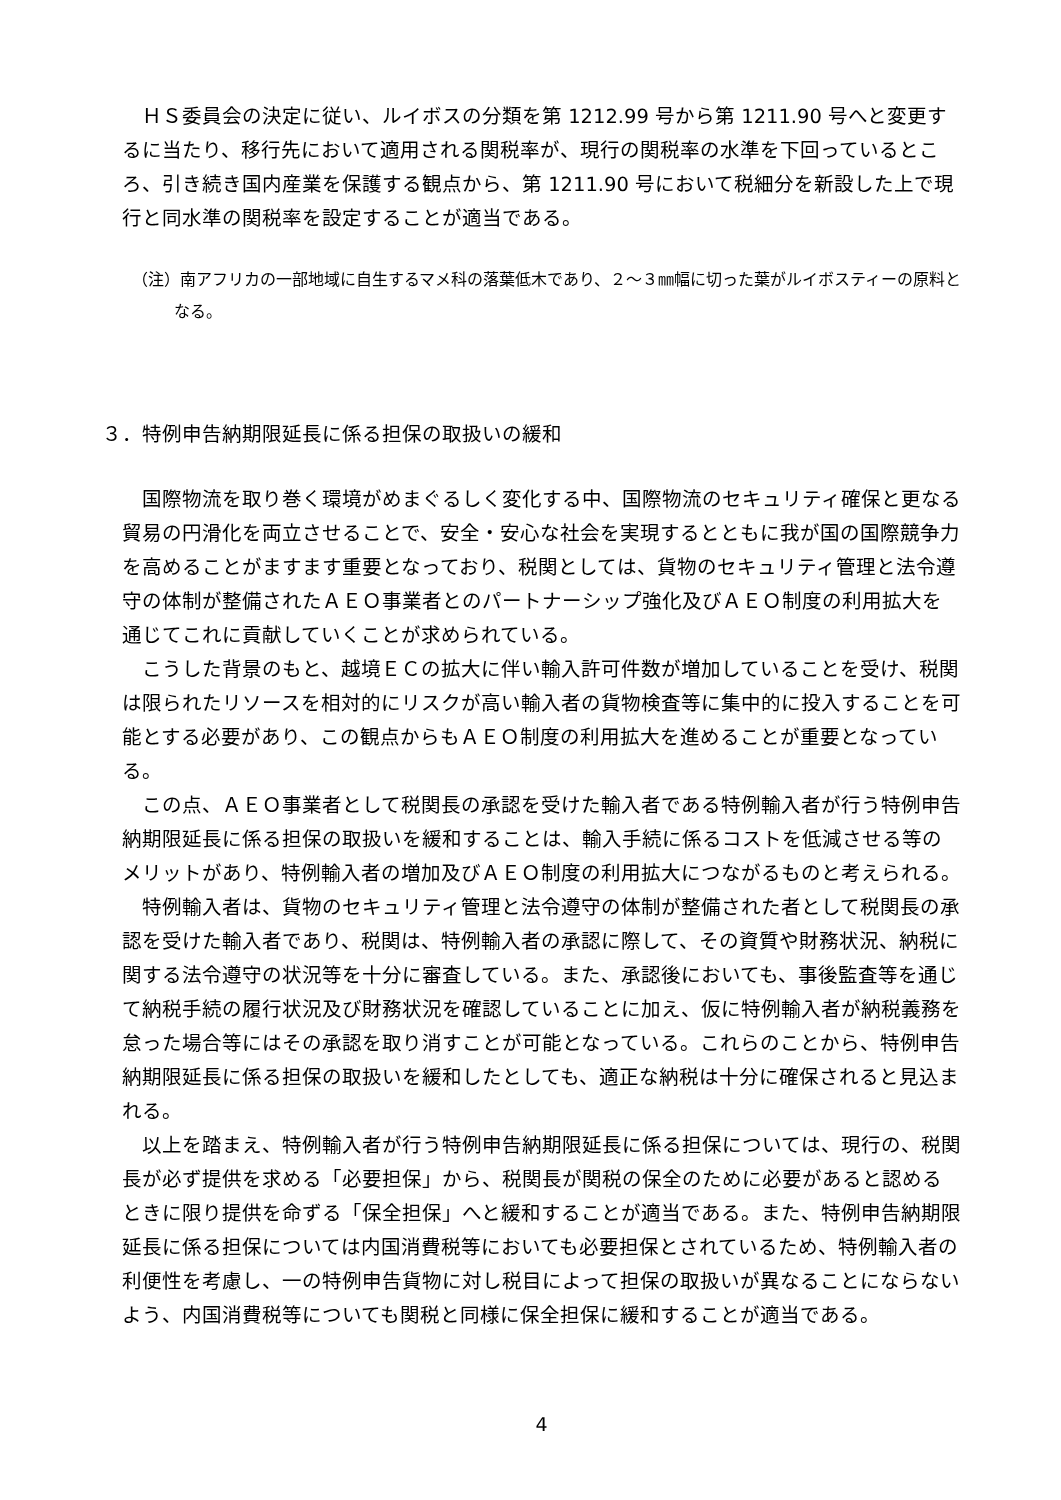ＨＳ委員会の決定に従い、ルイボスの分類を第 1212.99 号から第 1211.90 号へと変更するに当たり、移行先において適用される関税率が、現行の関税率の水準を下回っているところ、引き続き国内産業を保護する観点から、第 1211.90 号において税細分を新設した上で現行と同水準の関税率を設定することが適当である。
（注）南アフリカの一部地域に自生するマメ科の落葉低木であり、２～３㎜幅に切った葉がルイボスティーの原料となる。
３．特例申告納期限延長に係る担保の取扱いの緩和
国際物流を取り巻く環境がめまぐるしく変化する中、国際物流のセキュリティ確保と更なる貿易の円滑化を両立させることで、安全・安心な社会を実現するとともに我が国の国際競争力を高めることがますます重要となっており、税関としては、貨物のセキュリティ管理と法令遵守の体制が整備されたＡＥＯ事業者とのパートナーシップ強化及びＡＥＯ制度の利用拡大を通じてこれに貢献していくことが求められている。
こうした背景のもと、越境ＥＣの拡大に伴い輸入許可件数が増加していることを受け、税関は限られたリソースを相対的にリスクが高い輸入者の貨物検査等に集中的に投入することを可能とする必要があり、この観点からもＡＥＯ制度の利用拡大を進めることが重要となっている。
この点、ＡＥＯ事業者として税関長の承認を受けた輸入者である特例輸入者が行う特例申告納期限延長に係る担保の取扱いを緩和することは、輸入手続に係るコストを低減させる等のメリットがあり、特例輸入者の増加及びＡＥＯ制度の利用拡大につながるものと考えられる。
特例輸入者は、貨物のセキュリティ管理と法令遵守の体制が整備された者として税関長の承認を受けた輸入者であり、税関は、特例輸入者の承認に際して、その資質や財務状況、納税に関する法令遵守の状況等を十分に審査している。また、承認後においても、事後監査等を通じて納税手続の履行状況及び財務状況を確認していることに加え、仮に特例輸入者が納税義務を怠った場合等にはその承認を取り消すことが可能となっている。これらのことから、特例申告納期限延長に係る担保の取扱いを緩和したとしても、適正な納税は十分に確保されると見込まれる。
以上を踏まえ、特例輸入者が行う特例申告納期限延長に係る担保については、現行の、税関長が必ず提供を求める「必要担保」から、税関長が関税の保全のために必要があると認めるときに限り提供を命ずる「保全担保」へと緩和することが適当である。また、特例申告納期限延長に係る担保については内国消費税等においても必要担保とされているため、特例輸入者の利便性を考慮し、一の特例申告貨物に対し税目によって担保の取扱いが異なることにならないよう、内国消費税等についても関税と同様に保全担保に緩和することが適当である。
4